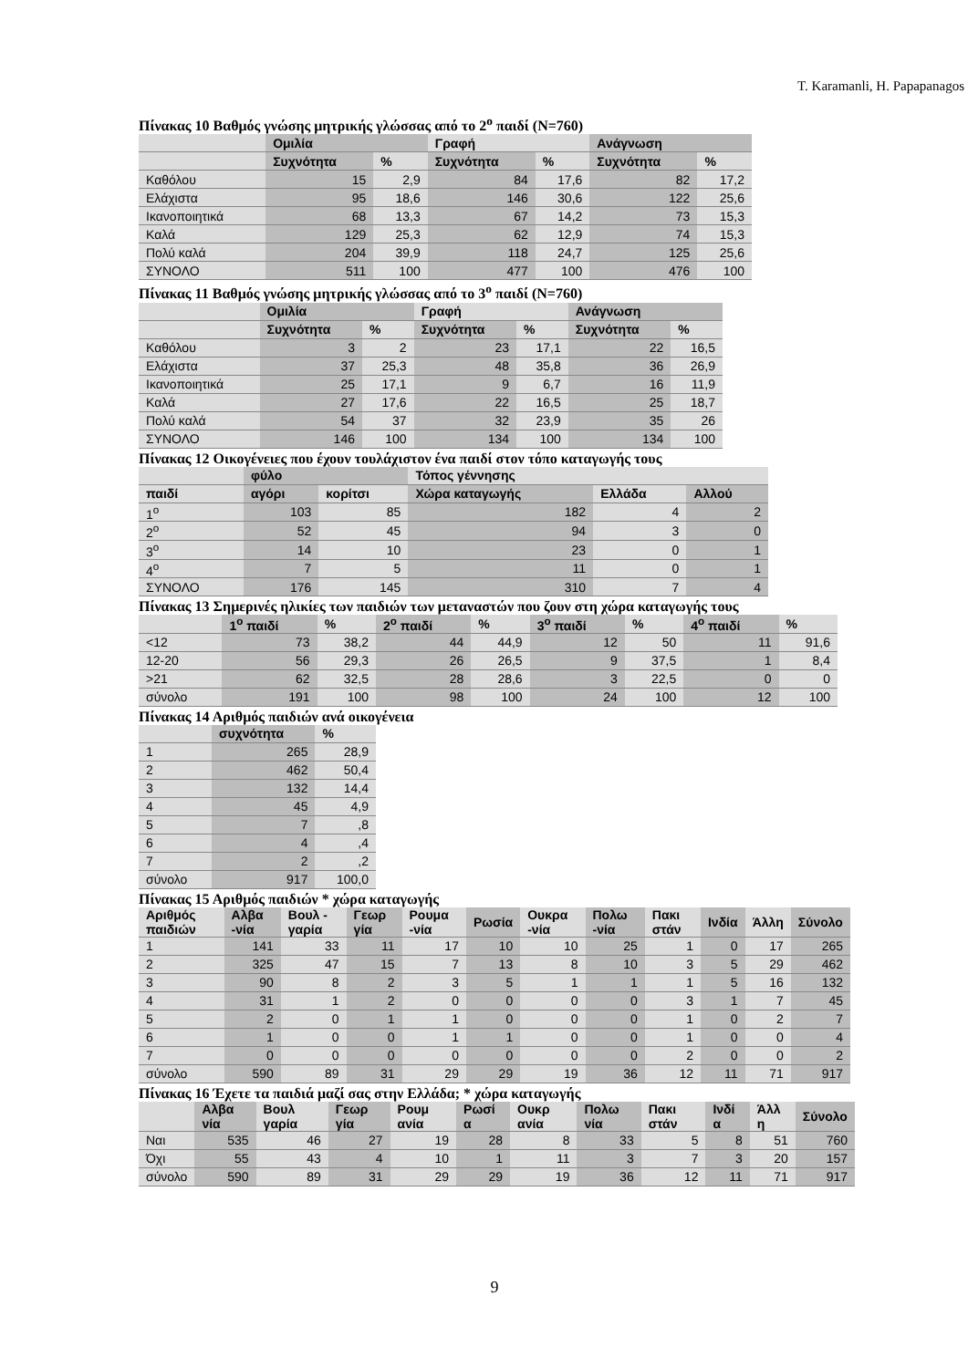T. Karamanli, H. Papapanagos
Πίνακας 10 Βαθμός γνώσης μητρικής γλώσσας από το 2<sup>ο</sup> παιδί (N=760)
| | Ομιλία | | Γραφή | | Ανάγνωση | |
| --- | --- | --- | --- | --- | --- | --- |
| | Συχνότητα | % | Συχνότητα | % | Συχνότητα | % |
| Καθόλου | 15 | 2,9 | 84 | 17,6 | 82 | 17,2 |
| Ελάχιστα | 95 | 18,6 | 146 | 30,6 | 122 | 25,6 |
| Ικανοποιητικά | 68 | 13,3 | 67 | 14,2 | 73 | 15,3 |
| Καλά | 129 | 25,3 | 62 | 12,9 | 74 | 15,3 |
| Πολύ καλά | 204 | 39,9 | 118 | 24,7 | 125 | 25,6 |
| ΣΥΝΟΛΟ | 511 | 100 | 477 | 100 | 476 | 100 |
Πίνακας 11 Βαθμός γνώσης μητρικής γλώσσας από το 3<sup>ο</sup> παιδί (N=760)
| | Ομιλία | | Γραφή | | Ανάγνωση | |
| --- | --- | --- | --- | --- | --- | --- |
| | Συχνότητα | % | Συχνότητα | % | Συχνότητα | % |
| Καθόλου | 3 | 2 | 23 | 17,1 | 22 | 16,5 |
| Ελάχιστα | 37 | 25,3 | 48 | 35,8 | 36 | 26,9 |
| Ικανοποιητικά | 25 | 17,1 | 9 | 6,7 | 16 | 11,9 |
| Καλά | 27 | 17,6 | 22 | 16,5 | 25 | 18,7 |
| Πολύ καλά | 54 | 37 | 32 | 23,9 | 35 | 26 |
| ΣΥΝΟΛΟ | 146 | 100 | 134 | 100 | 134 | 100 |
Πίνακας 12 Οικογένειες που έχουν τουλάχιστον ένα παιδί στον τόπο καταγωγής τους
| | φύλο | | Τόπος γέννησης | | |
| --- | --- | --- | --- | --- | --- |
| παιδί | αγόρι | κορίτσι | Χώρα καταγωγής | Ελλάδα | Αλλού |
| 1<sup>ο</sup> | 103 | 85 | 182 | 4 | 2 |
| 2<sup>ο</sup> | 52 | 45 | 94 | 3 | 0 |
| 3<sup>ο</sup> | 14 | 10 | 23 | 0 | 1 |
| 4<sup>ο</sup> | 7 | 5 | 11 | 0 | 1 |
| ΣΥΝΟΛΟ | 176 | 145 | 310 | 7 | 4 |
Πίνακας 13 Σημερινές ηλικίες των παιδιών των μεταναστών που ζουν στη χώρα καταγωγής τους
| | 1<sup>ο</sup> παιδί | % | 2<sup>ο</sup> παιδί | % | 3<sup>ο</sup> παιδί | % | 4<sup>ο</sup> παιδί | % |
| --- | --- | --- | --- | --- | --- | --- | --- | --- |
| <12 | 73 | 38,2 | 44 | 44,9 | 12 | 50 | 11 | 91,6 |
| 12-20 | 56 | 29,3 | 26 | 26,5 | 9 | 37,5 | 1 | 8,4 |
| >21 | 62 | 32,5 | 28 | 28,6 | 3 | 22,5 | 0 | 0 |
| σύνολο | 191 | 100 | 98 | 100 | 24 | 100 | 12 | 100 |
Πίνακας 14 Αριθμός παιδιών ανά οικογένεια
| | συχνότητα | % |
| --- | --- | --- |
| 1 | 265 | 28,9 |
| 2 | 462 | 50,4 |
| 3 | 132 | 14,4 |
| 4 | 45 | 4,9 |
| 5 | 7 | ,8 |
| 6 | 4 | ,4 |
| 7 | 2 | ,2 |
| σύνολο | 917 | 100,0 |
Πίνακας 15 Αριθμός παιδιών * χώρα καταγωγής
| Αριθμός παιδιών | Αλβα -νία | Βουλ - γαρία | Γεωρ γία | Ρουμα -νία | Ρωσία | Ουκρα -νία | Πολω -νία | Πακι στάν | Ινδία | Άλλη | Σύνολο |
| --- | --- | --- | --- | --- | --- | --- | --- | --- | --- | --- | --- |
| 1 | 141 | 33 | 11 | 17 | 10 | 10 | 25 | 1 | 0 | 17 | 265 |
| 2 | 325 | 47 | 15 | 7 | 13 | 8 | 10 | 3 | 5 | 29 | 462 |
| 3 | 90 | 8 | 2 | 3 | 5 | 1 | 1 | 1 | 5 | 16 | 132 |
| 4 | 31 | 1 | 2 | 0 | 0 | 0 | 0 | 3 | 1 | 7 | 45 |
| 5 | 2 | 0 | 1 | 1 | 0 | 0 | 0 | 1 | 0 | 2 | 7 |
| 6 | 1 | 0 | 0 | 1 | 1 | 0 | 0 | 1 | 0 | 0 | 4 |
| 7 | 0 | 0 | 0 | 0 | 0 | 0 | 0 | 2 | 0 | 0 | 2 |
| σύνολο | 590 | 89 | 31 | 29 | 29 | 19 | 36 | 12 | 11 | 71 | 917 |
Πίνακας 16 Έχετε τα παιδιά μαζί σας στην Ελλάδα; * χώρα καταγωγής
| | Αλβα νία | Βουλ γαρία | Γεωρ γία | Ρουμ ανία | Ρωσί α | Ουκρ ανία | Πολω νία | Πακι στάν | Ινδί α | Άλλ η | Σύνολο |
| --- | --- | --- | --- | --- | --- | --- | --- | --- | --- | --- | --- |
| Ναι | 535 | 46 | 27 | 19 | 28 | 8 | 33 | 5 | 8 | 51 | 760 |
| Όχι | 55 | 43 | 4 | 10 | 1 | 11 | 3 | 7 | 3 | 20 | 157 |
| σύνολο | 590 | 89 | 31 | 29 | 29 | 19 | 36 | 12 | 11 | 71 | 917 |
9